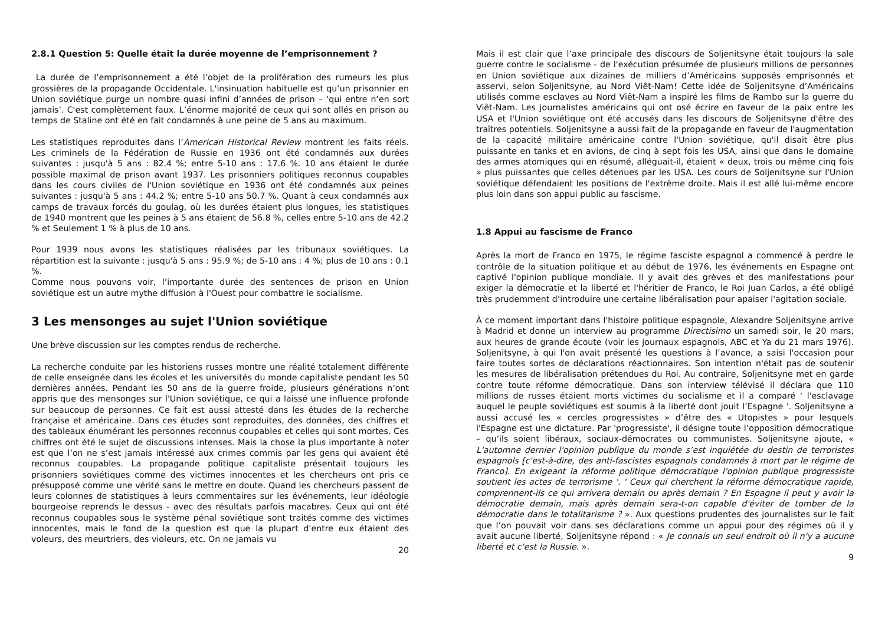2.8.1 Question 5: Quelle était la durée moyenne de l’emprisonnement ?
La durée de l’emprisonnement a été l’objet de la prolifération des rumeurs les plus grossières de la propagande Occidentale. L'insinuation habituelle est qu’un prisonnier en Union soviétique purge un nombre quasi infini d’années de prison – ‘qui entre n’en sort jamais’. C'est complètement faux. L’énorme majorité de ceux qui sont allés en prison au temps de Staline ont été en fait condamnés à une peine de 5 ans au maximum.
Les statistiques reproduites dans l’American Historical Review montrent les faits réels. Les criminels de la Fédération de Russie en 1936 ont été condamnés aux durées suivantes : jusqu'à 5 ans : 82.4 %; entre 5-10 ans : 17.6 %. 10 ans étaient le durée possible maximal de prison avant 1937. Les prisonniers politiques reconnus coupables dans les cours civiles de l'Union soviétique en 1936 ont été condamnés aux peines suivantes : jusqu'à 5 ans : 44.2 %; entre 5-10 ans 50.7 %. Quant à ceux condamnés aux camps de travaux forcés du goulag, où les durées étaient plus longues, les statistiques de 1940 montrent que les peines à 5 ans étaient de 56.8 %, celles entre 5-10 ans de 42.2 % et Seulement 1 % à plus de 10 ans.
Pour 1939 nous avons les statistiques réalisées par les tribunaux soviétiques. La répartition est la suivante : jusqu'à 5 ans : 95.9 %; de 5-10 ans : 4 %; plus de 10 ans : 0.1 %.
Comme nous pouvons voir, l’importante durée des sentences de prison en Union soviétique est un autre mythe diffusion à l'Ouest pour combattre le socialisme.
3 Les mensonges au sujet l'Union soviétique
Une brève discussion sur les comptes rendus de recherche.
La recherche conduite par les historiens russes montre une réalité totalement différente de celle enseignée dans les écoles et les universités du monde capitaliste pendant les 50 dernières années. Pendant les 50 ans de la guerre froide, plusieurs générations n’ont appris que des mensonges sur l'Union soviétique, ce qui a laissé une influence profonde sur beaucoup de personnes. Ce fait est aussi attesté dans les études de la recherche française et américaine. Dans ces études sont reproduites, des données, des chiffres et des tableaux énumérant les personnes reconnus coupables et celles qui sont mortes. Ces chiffres ont été le sujet de discussions intenses. Mais la chose la plus importante à noter est que l’on ne s’est jamais intéressé aux crimes commis par les gens qui avaient été reconnus coupables. La propagande politique capitaliste présentait toujours les prisonniers soviétiques comme des victimes innocentes et les chercheurs ont pris ce présupposé comme une vérité sans le mettre en doute. Quand les chercheurs passent de leurs colonnes de statistiques à leurs commentaires sur les événements, leur idéologie bourgeoise reprends le dessus - avec des résultats parfois macabres. Ceux qui ont été reconnus coupables sous le système pénal soviétique sont traités comme des victimes innocentes, mais le fond de la question est que la plupart d'entre eux étaient des voleurs, des meurtriers, des violeurs, etc. On ne jamais vu
20
Mais il est clair que l’axe principale des discours de Soljenitsyne était toujours la sale guerre contre le socialisme - de l'exécution présumée de plusieurs millions de personnes en Union soviétique aux dizaines de milliers d’Américains supposés emprisonnés et asservi, selon Soljenitsyne, au Nord Viêt-Nam! Cette idée de Soljenitsyne d’Américains utilisés comme esclaves au Nord Viêt-Nam a inspiré les films de Rambo sur la guerre du Viêt-Nam. Les journalistes américains qui ont osé écrire en faveur de la paix entre les USA et l'Union soviétique ont été accusés dans les discours de Soljenitsyne d'être des traîtres potentiels. Soljenitsyne a aussi fait de la propagande en faveur de l'augmentation de la capacité militaire américaine contre l'Union soviétique, qu'il disait être plus puissante en tanks et en avions, de cinq à sept fois les USA, ainsi que dans le domaine des armes atomiques qui en résumé, alléguait-il, étaient « deux, trois ou même cinq fois » plus puissantes que celles détenues par les USA. Les cours de Soljenitsyne sur l'Union soviétique défendaient les positions de l'extrême droite. Mais il est allé lui-même encore plus loin dans son appui public au fascisme.
1.8 Appui au fascisme de Franco
Après la mort de Franco en 1975, le régime fasciste espagnol a commencé à perdre le contrôle de la situation politique et au début de 1976, les événements en Espagne ont captivé l'opinion publique mondiale. Il y avait des grèves et des manifestations pour exiger la démocratie et la liberté et l'héritier de Franco, le Roi Juan Carlos, a été obligé très prudemment d’introduire une certaine libéralisation pour apaiser l'agitation sociale.
À ce moment important dans l'histoire politique espagnole, Alexandre Soljenitsyne arrive à Madrid et donne un interview au programme Directisimo un samedi soir, le 20 mars, aux heures de grande écoute (voir les journaux espagnols, ABC et Ya du 21 mars 1976). Soljenitsyne, à qui l'on avait présenté les questions à l’avance, a saisi l'occasion pour faire toutes sortes de déclarations réactionnaires. Son intention n'était pas de soutenir les mesures de libéralisation prétendues du Roi. Au contraire, Soljenitsyne met en garde contre toute réforme démocratique. Dans son interview télévisé il déclara que 110 millions de russes étaient morts victimes du socialisme et il a comparé ' l'esclavage auquel le peuple soviétiques est soumis à la liberté dont jouit l’Espagne '. Soljenitsyne a aussi accusé les « cercles progressistes » d’être des « Utopistes » pour lesquels l'Espagne est une dictature. Par 'progressiste', il désigne toute l’opposition démocratique – qu’ils soient libéraux, sociaux-démocrates ou communistes. Soljenitsyne ajoute, « L'automne dernier l'opinion publique du monde s’est inquiétée du destin de terroristes espagnols [c'est-à-dire, des anti-fascistes espagnols condamnés à mort par le régime de Franco]. En exigeant la réforme politique démocratique l'opinion publique progressiste soutient les actes de terrorisme '. ' Ceux qui cherchent la réforme démocratique rapide, comprennent-ils ce qui arrivera demain ou après demain ? En Espagne il peut y avoir la démocratie demain, mais après demain sera-t-on capable d'éviter de tomber de la démocratie dans le totalitarisme ? ». Aux questions prudentes des journalistes sur le fait que l’on pouvait voir dans ses déclarations comme un appui pour des régimes où il y avait aucune liberté, Soljenitsyne répond : « Je connais un seul endroit où il n'y a aucune liberté et c'est la Russie. ».
9